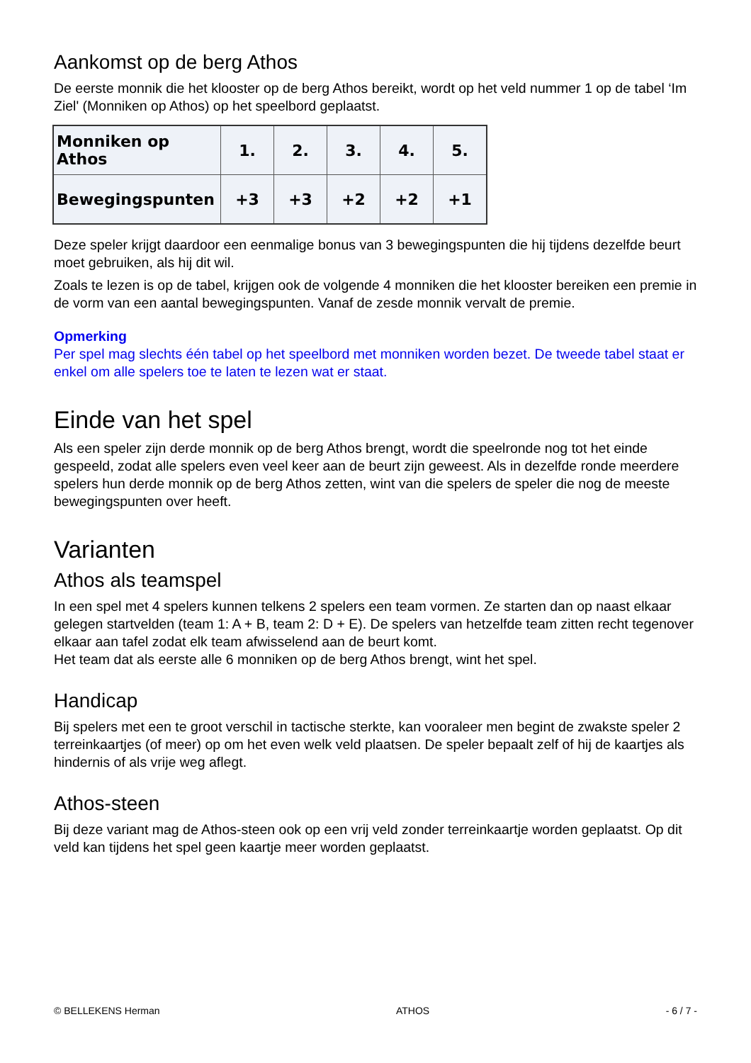Aankomst op de berg Athos
De eerste monnik die het klooster op de berg Athos bereikt, wordt op het veld nummer 1 op de tabel ‘Im Ziel' (Monniken op Athos) op het speelbord geplaatst.
| Monniken op Athos | 1. | 2. | 3. | 4. | 5. |
| Bewegingspunten | +3 | +3 | +2 | +2 | +1 |
Deze speler krijgt daardoor een eenmalige bonus van 3 bewegingspunten die hij tijdens dezelfde beurt moet gebruiken, als hij dit wil.
Zoals te lezen is op de tabel, krijgen ook de volgende 4 monniken die het klooster bereiken een premie in de vorm van een aantal bewegingspunten. Vanaf de zesde monnik vervalt de premie.
Opmerking
Per spel mag slechts één tabel op het speelbord met monniken worden bezet. De tweede tabel staat er enkel om alle spelers toe te laten te lezen wat er staat.
Einde van het spel
Als een speler zijn derde monnik op de berg Athos brengt, wordt die speelronde nog tot het einde gespeeld, zodat alle spelers even veel keer aan de beurt zijn geweest. Als in dezelfde ronde meerdere spelers hun derde monnik op de berg Athos zetten, wint van die spelers de speler die nog de meeste bewegingspunten over heeft.
Varianten
Athos als teamspel
In een spel met 4 spelers kunnen telkens 2 spelers een team vormen. Ze starten dan op naast elkaar gelegen startvelden (team 1: A + B, team 2: D + E). De spelers van hetzelfde team zitten recht tegenover elkaar aan tafel zodat elk team afwisselend aan de beurt komt.
Het team dat als eerste alle 6 monniken op de berg Athos brengt, wint het spel.
Handicap
Bij spelers met een te groot verschil in tactische sterkte, kan vooraleer men begint de zwakste speler 2 terreinkaartjes (of meer) op om het even welk veld plaatsen. De speler bepaalt zelf of hij de kaartjes als hindernis of als vrije weg aflegt.
Athos-steen
Bij deze variant mag de Athos-steen ook op een vrij veld zonder terreinkaartje worden geplaatst. Op dit veld kan tijdens het spel geen kaartje meer worden geplaatst.
© BELLEKENS Herman ATHOS - 6 / 7 -